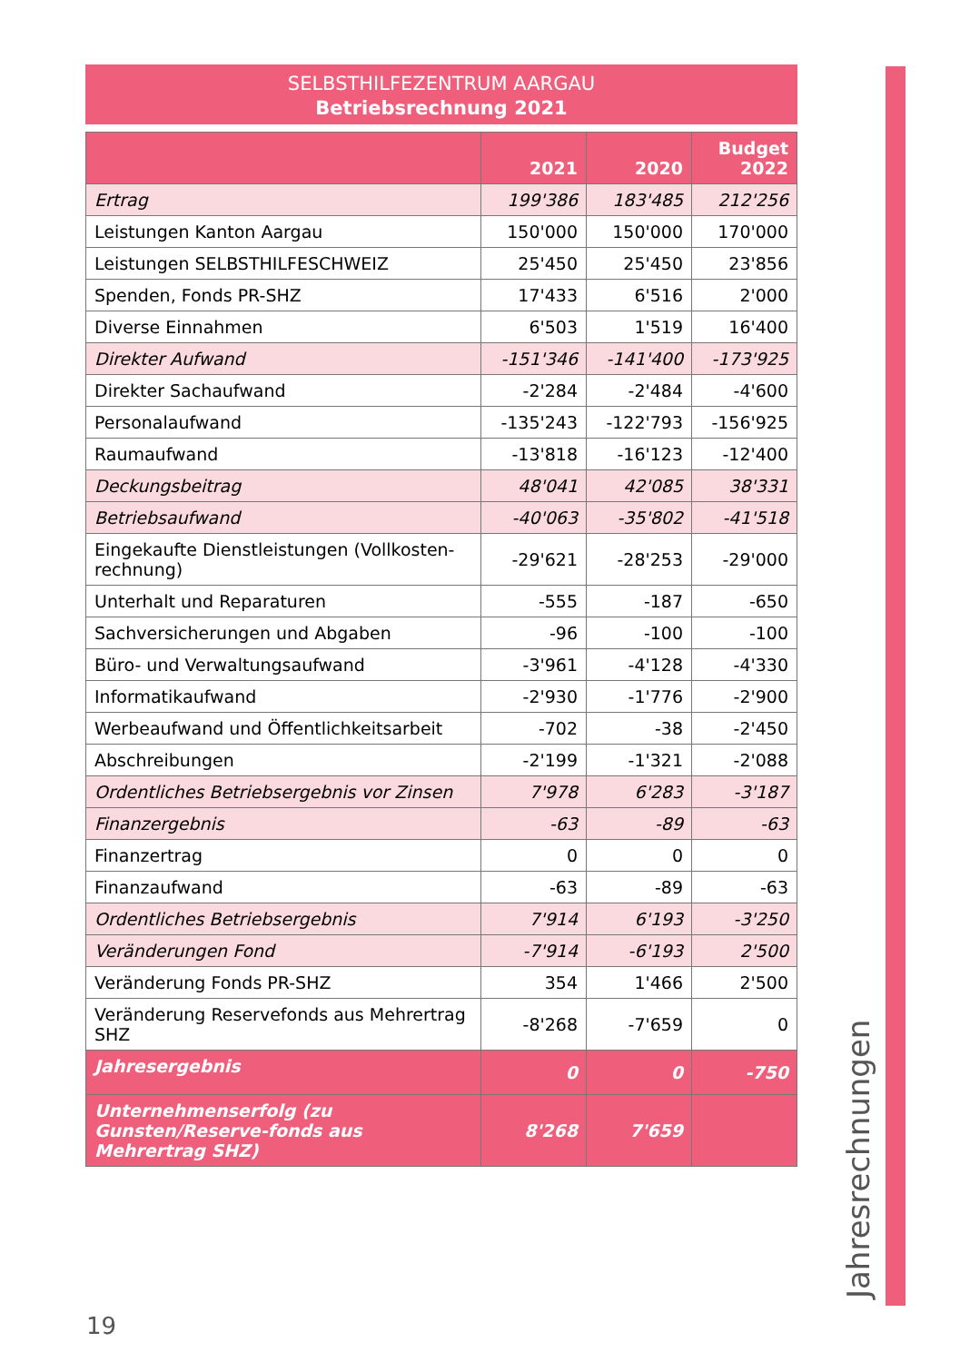SELBSTHILFEZENTRUM AARGAU
Betriebsrechnung 2021
| | 2021 | 2020 | Budget 2022 |
| --- | --- | --- | --- |
| Ertrag | 199'386 | 183'485 | 212'256 |
| Leistungen Kanton Aargau | 150'000 | 150'000 | 170'000 |
| Leistungen SELBSTHILFESCHWEIZ | 25'450 | 25'450 | 23'856 |
| Spenden, Fonds PR-SHZ | 17'433 | 6'516 | 2'000 |
| Diverse Einnahmen | 6'503 | 1'519 | 16'400 |
| Direkter Aufwand | -151'346 | -141'400 | -173'925 |
| Direkter Sachaufwand | -2'284 | -2'484 | -4'600 |
| Personalaufwand | -135'243 | -122'793 | -156'925 |
| Raumaufwand | -13'818 | -16'123 | -12'400 |
| Deckungsbeitrag | 48'041 | 42'085 | 38'331 |
| Betriebsaufwand | -40'063 | -35'802 | -41'518 |
| Eingekaufte Dienstleistungen (Vollkosten-rechnung) | -29'621 | -28'253 | -29'000 |
| Unterhalt und Reparaturen | -555 | -187 | -650 |
| Sachversicherungen und Abgaben | -96 | -100 | -100 |
| Büro- und Verwaltungsaufwand | -3'961 | -4'128 | -4'330 |
| Informatikaufwand | -2'930 | -1'776 | -2'900 |
| Werbeaufwand und Öffentlichkeitsarbeit | -702 | -38 | -2'450 |
| Abschreibungen | -2'199 | -1'321 | -2'088 |
| Ordentliches Betriebsergebnis vor Zinsen | 7'978 | 6'283 | -3'187 |
| Finanzergebnis | -63 | -89 | -63 |
| Finanzertrag | 0 | 0 | 0 |
| Finanzaufwand | -63 | -89 | -63 |
| Ordentliches Betriebsergebnis | 7'914 | 6'193 | -3'250 |
| Veränderungen Fond | -7'914 | -6'193 | 2'500 |
| Veränderung Fonds PR-SHZ | 354 | 1'466 | 2'500 |
| Veränderung Reservefonds aus Mehrertrag SHZ | -8'268 | -7'659 | 0 |
| Jahresergebnis | 0 | 0 | -750 |
| Unternehmenserfolg (zu Gunsten/Reserve-fonds aus Mehrertrag SHZ) | 8'268 | 7'659 | |
Jahresrechnungen
19